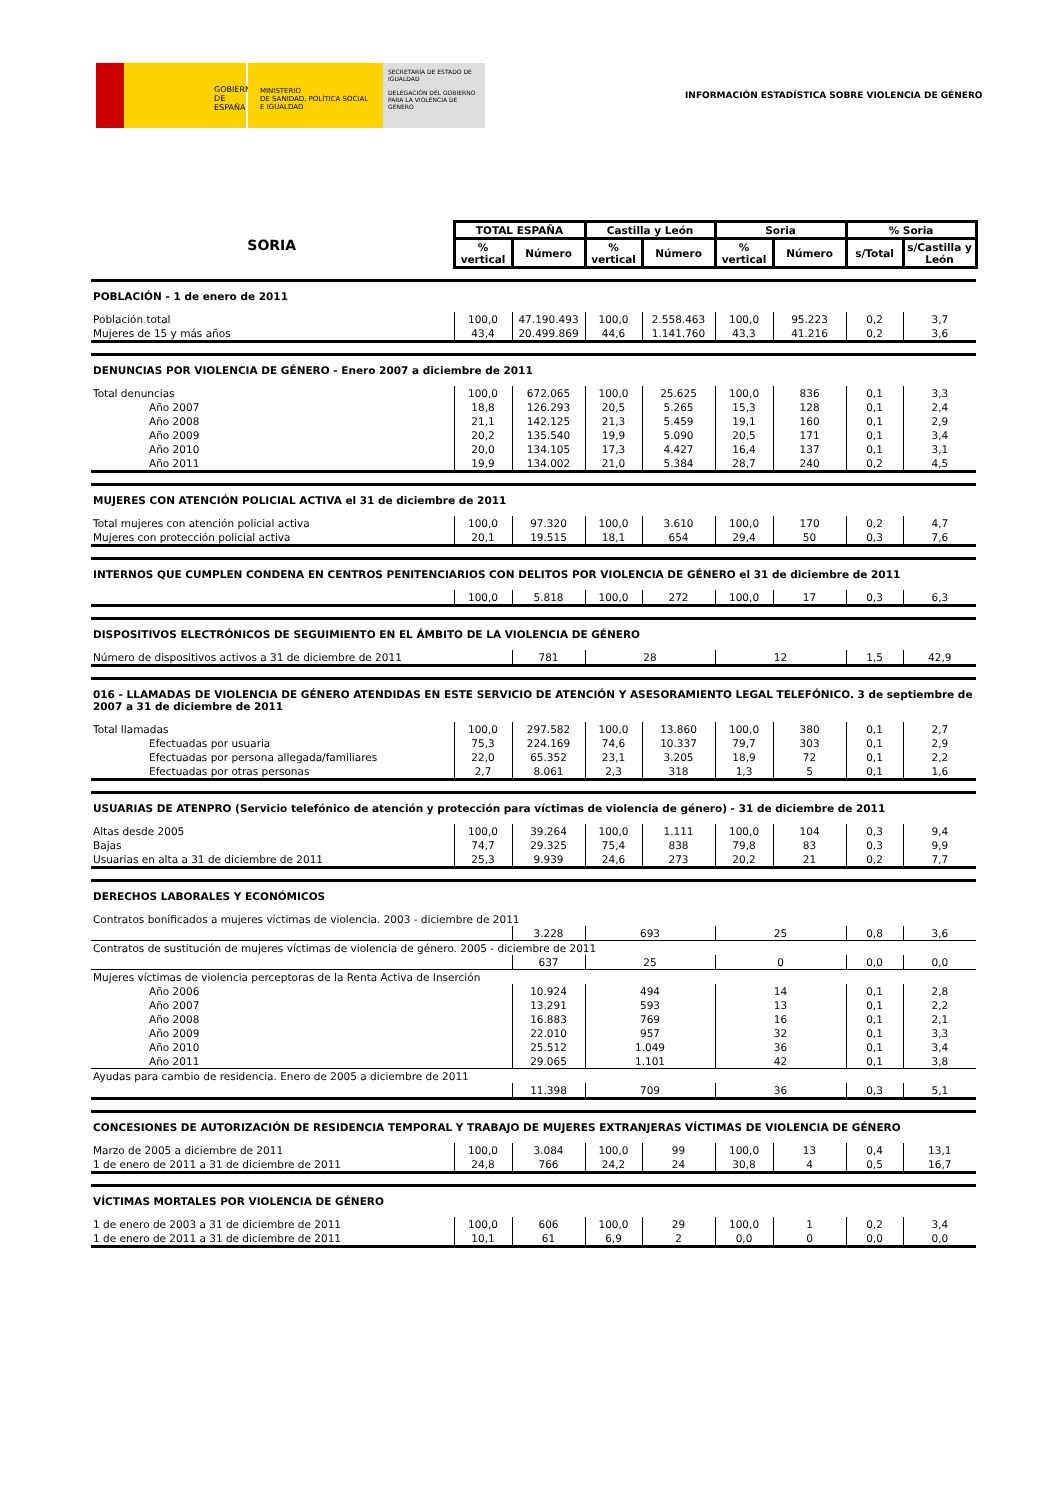GOBIERNO
DE ESPAÑA
MINISTERIO
DE SANIDAD, POLÍTICA SOCIAL
E IGUALDAD
SECRETARÍA DE ESTADO DE IGUALDAD
DELEGACIÓN DEL GOBIERNO PARA LA VIOLENCIA DE GÉNERO
INFORMACIÓN ESTADÍSTICA SOBRE VIOLENCIA DE GÉNERO
| SORIA | TOTAL ESPAÑA | | Castilla y León | | Soria | | % Soria | |
| | % vertical | Número | % vertical | Número | % vertical | Número | s/Total | s/Castilla y León |
| POBLACIÓN - 1 de enero de 2011 | | | | | | | | |
| Población total | 100,0 | 47.190.493 | 100,0 | 2.558.463 | 100,0 | 95.223 | 0,2 | 3,7 |
| Mujeres de 15 y más años | 43,4 | 20.499.869 | 44,6 | 1.141.760 | 43,3 | 41.216 | 0,2 | 3,6 |
| DENUNCIAS POR VIOLENCIA DE GÉNERO - Enero 2007 a diciembre de 2011 | | | | | | | | |
| Total denuncias | 100,0 | 672.065 | 100,0 | 25.625 | 100,0 | 836 | 0,1 | 3,3 |
| Año 2007 | 18,8 | 126.293 | 20,5 | 5.265 | 15,3 | 128 | 0,1 | 2,4 |
| Año 2008 | 21,1 | 142.125 | 21,3 | 5.459 | 19,1 | 160 | 0,1 | 2,9 |
| Año 2009 | 20,2 | 135.540 | 19,9 | 5.090 | 20,5 | 171 | 0,1 | 3,4 |
| Año 2010 | 20,0 | 134.105 | 17,3 | 4.427 | 16,4 | 137 | 0,1 | 3,1 |
| Año 2011 | 19,9 | 134.002 | 21,0 | 5.384 | 28,7 | 240 | 0,2 | 4,5 |
| MUJERES CON ATENCIÓN POLICIAL ACTIVA el 31 de diciembre de 2011 | | | | | | | | |
| Total mujeres con atención policial activa | 100,0 | 97.320 | 100,0 | 3.610 | 100,0 | 170 | 0,2 | 4,7 |
| Mujeres con protección policial activa | 20,1 | 19.515 | 18,1 | 654 | 29,4 | 50 | 0,3 | 7,6 |
| INTERNOS QUE CUMPLEN CONDENA EN CENTROS PENITENCIARIOS CON DELITOS POR VIOLENCIA DE GÉNERO el 31 de diciembre de 2011 | | | | | | | | |
| | 100,0 | 5.818 | 100,0 | 272 | 100,0 | 17 | 0,3 | 6,3 |
| DISPOSITIVOS ELECTRÓNICOS DE SEGUIMIENTO EN EL ÁMBITO DE LA VIOLENCIA DE GÉNERO | | | | | | | | |
| Número de dispositivos activos a 31 de diciembre de 2011 | | 781 | 28 | | 12 | | 1,5 | 42,9 |
| 016 - LLAMADAS DE VIOLENCIA DE GÉNERO ATENDIDAS EN ESTE SERVICIO DE ATENCIÓN Y ASESORAMIENTO LEGAL TELEFÓNICO. 3 de septiembre de 2007 a 31 de diciembre de 2011 | | | | | | | | |
| Total llamadas | 100,0 | 297.582 | 100,0 | 13.860 | 100,0 | 380 | 0,1 | 2,7 |
| Efectuadas por usuaria | 75,3 | 224.169 | 74,6 | 10.337 | 79,7 | 303 | 0,1 | 2,9 |
| Efectuadas por persona allegada/familiares | 22,0 | 65.352 | 23,1 | 3.205 | 18,9 | 72 | 0,1 | 2,2 |
| Efectuadas por otras personas | 2,7 | 8.061 | 2,3 | 318 | 1,3 | 5 | 0,1 | 1,6 |
| USUARIAS DE ATENPRO (Servicio telefónico de atención y protección para víctimas de violencia de género) - 31 de diciembre de 2011 | | | | | | | | |
| Altas desde 2005 | 100,0 | 39.264 | 100,0 | 1.111 | 100,0 | 104 | 0,3 | 9,4 |
| Bajas | 74,7 | 29.325 | 75,4 | 838 | 79,8 | 83 | 0,3 | 9,9 |
| Usuarias en alta a 31 de diciembre de 2011 | 25,3 | 9.939 | 24,6 | 273 | 20,2 | 21 | 0,2 | 7,7 |
| DERECHOS LABORALES Y ECONÓMICOS | | | | | | | | |
| Contratos bonificados a mujeres víctimas de violencia. 2003 - diciembre de 2011 | | | | | | | | |
| | | 3.228 | 693 | | 25 | | 0,8 | 3,6 |
| Contratos de sustitución de mujeres víctimas de violencia de género. 2005 - diciembre de 2011 | | | | | | | | |
| | | 637 | 25 | | 0 | | 0,0 | 0,0 |
| Mujeres víctimas de violencia perceptoras de la Renta Activa de Inserción | | | | | | | | |
| Año 2006 | | 10.924 | 494 | | 14 | | 0,1 | 2,8 |
| Año 2007 | | 13.291 | 593 | | 13 | | 0,1 | 2,2 |
| Año 2008 | | 16.883 | 769 | | 16 | | 0,1 | 2,1 |
| Año 2009 | | 22.010 | 957 | | 32 | | 0,1 | 3,3 |
| Año 2010 | | 25.512 | 1.049 | | 36 | | 0,1 | 3,4 |
| Año 2011 | | 29.065 | 1.101 | | 42 | | 0,1 | 3,8 |
| Ayudas para cambio de residencia. Enero de 2005 a diciembre de 2011 | | | | | | | | |
| | | 11.398 | 709 | | 36 | | 0,3 | 5,1 |
| CONCESIONES DE AUTORIZACIÓN DE RESIDENCIA TEMPORAL Y TRABAJO DE MUJERES EXTRANJERAS VÍCTIMAS DE VIOLENCIA DE GÉNERO | | | | | | | | |
| Marzo de 2005 a diciembre de 2011 | 100,0 | 3.084 | 100,0 | 99 | 100,0 | 13 | 0,4 | 13,1 |
| 1 de enero de 2011 a 31 de diciembre de 2011 | 24,8 | 766 | 24,2 | 24 | 30,8 | 4 | 0,5 | 16,7 |
| VÍCTIMAS MORTALES POR VIOLENCIA DE GÉNERO | | | | | | | | |
| 1 de enero de 2003 a 31 de diciembre de 2011 | 100,0 | 606 | 100,0 | 29 | 100,0 | 1 | 0,2 | 3,4 |
| 1 de enero de 2011 a 31 de diciembre de 2011 | 10,1 | 61 | 6,9 | 2 | 0,0 | 0 | 0,0 | 0,0 |